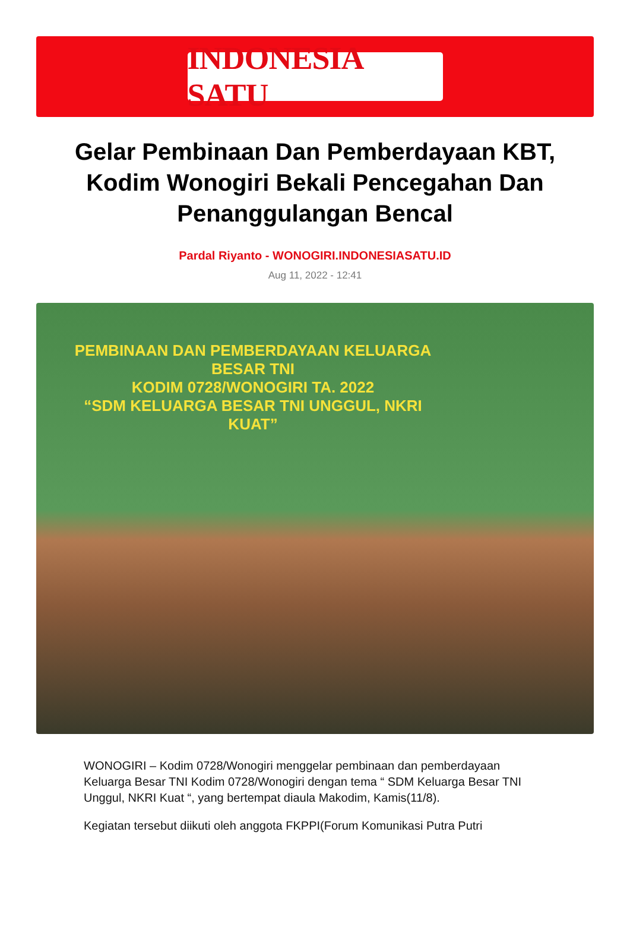INDONESIA SATU
Gelar Pembinaan Dan Pemberdayaan KBT, Kodim Wonogiri Bekali Pencegahan Dan Penanggulangan Bencal
Pardal Riyanto - WONOGIRI.INDONESIASATU.ID
Aug 11, 2022 - 12:41
PEMBINAAN DAN PEMBERDAYAAN KELUARGA BESAR TNI
KODIM 0728/WONOGIRI TA. 2022
“SDM KELUARGA BESAR TNI UNGGUL, NKRI KUAT”
WONOGIRI – Kodim 0728/Wonogiri menggelar pembinaan dan pemberdayaan Keluarga Besar TNI Kodim 0728/Wonogiri dengan tema “ SDM Keluarga Besar TNI Unggul, NKRI Kuat “, yang bertempat diaula Makodim, Kamis(11/8).
Kegiatan tersebut diikuti oleh anggota FKPPI(Forum Komunikasi Putra Putri